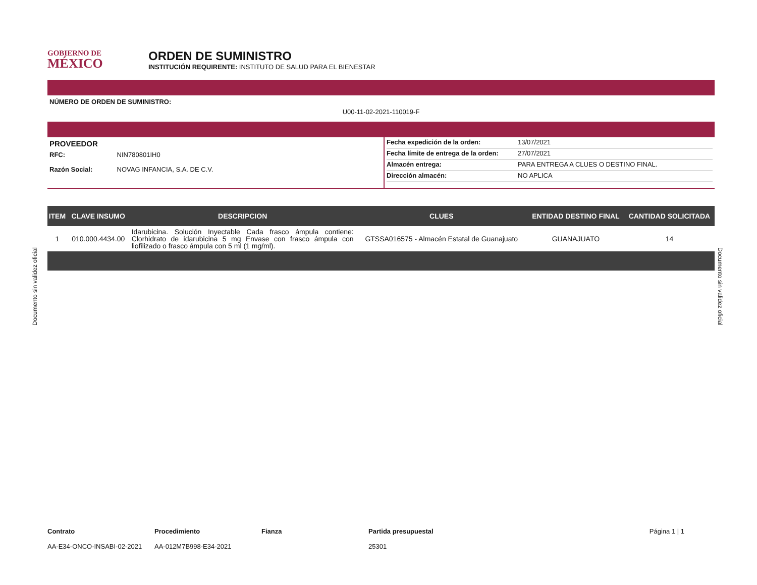GOBIERNO DE
MÉXICO
ORDEN DE SUMINISTRO
INSTITUCIÓN REQUIRENTE: INSTITUTO DE SALUD PARA EL BIENESTAR
NÚMERO DE ORDEN DE SUMINISTRO:
U00-11-02-2021-110019-F
PROVEEDOR
RFC: NIN780801IH0
Razón Social: NOVAG INFANCIA, S.A. DE C.V.
Fecha expedición de la orden: 13/07/2021
Fecha límite de entrega de la orden: 27/07/2021
Almacén entrega: PARA ENTREGA A CLUES O DESTINO FINAL.
Dirección almacén: NO APLICA
| ITEM | CLAVE INSUMO | DESCRIPCION | CLUES | ENTIDAD DESTINO FINAL | CANTIDAD SOLICITADA |
| --- | --- | --- | --- | --- | --- |
| 1 | 010.000.4434.00 | Idarubicina. Solución Inyectable Cada frasco ámpula contiene: Clorhidrato de idarubicina 5 mg Envase con frasco ámpula con liofilizado o frasco ámpula con 5 ml (1 mg/ml). | GTSSA016575 - Almacén Estatal de Guanajuato | GUANAJUATO | 14 |
Contrato
AA-E34-ONCO-INSABI-02-2021
Procedimiento
AA-012M7B998-E34-2021
Fianza Partida presupuestal
25301
Página 1 | 1
Documento sin validez oficial
Documento sin validez oficial